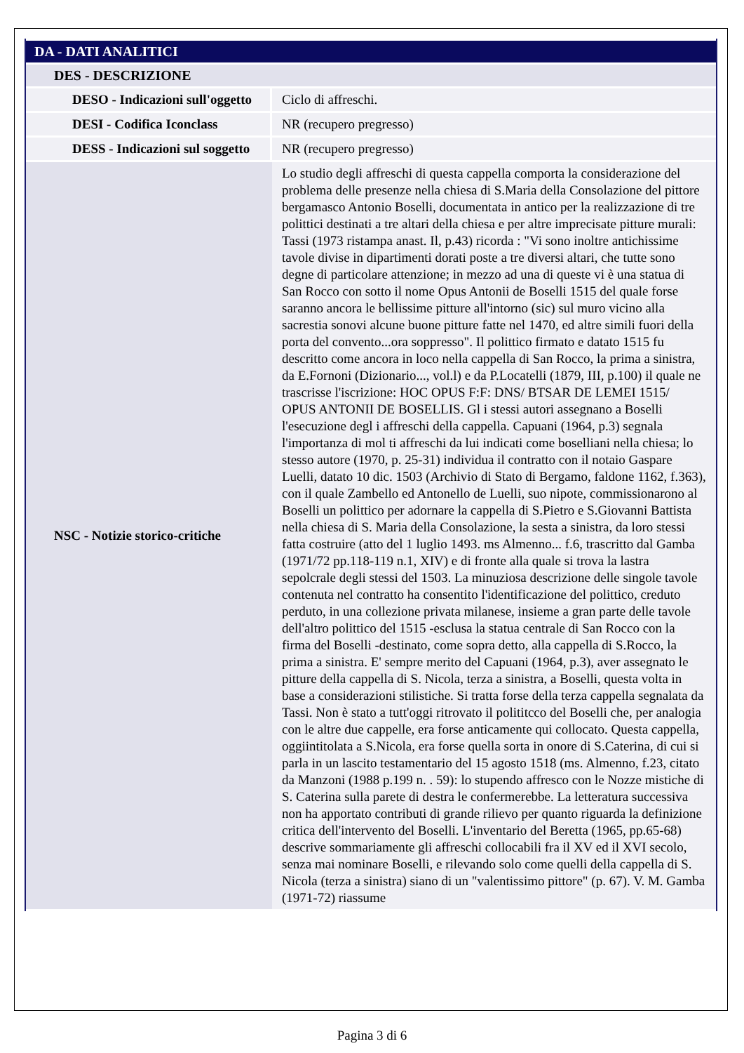| DA - DATI ANALITICI | |
| --- | --- |
| DES - DESCRIZIONE | |
| DESO - Indicazioni sull'oggetto | Ciclo di affreschi. |
| DESI - Codifica Iconclass | NR (recupero pregresso) |
| DESS - Indicazioni sul soggetto | NR (recupero pregresso) |
| NSC - Notizie storico-critiche | Lo studio degli affreschi di questa cappella comporta la considerazione del problema delle presenze nella chiesa di S.Maria della Consolazione del pittore bergamasco Antonio Boselli, documentata in antico per la realizzazione di tre polittici destinati a tre altari della chiesa e per altre imprecisate pitture murali: Tassi (1973 ristampa anast. Il, p.43) ricorda : "Vi sono inoltre antichissime tavole divise in dipartimenti dorati poste a tre diversi altari, che tutte sono degne di particolare attenzione; in mezzo ad una di queste vi è una statua di San Rocco con sotto il nome Opus Antonii de Boselli 1515 del quale forse saranno ancora le bellissime pitture all'intorno (sic) sul muro vicino alla sacrestia sonovi alcune buone pitture fatte nel 1470, ed altre simili fuori della porta del convento...ora soppresso". Il polittico firmato e datato 1515 fu descritto come ancora in loco nella cappella di San Rocco, la prima a sinistra, da E.Fornoni (Dizionario..., vol.l) e da P.Locatelli (1879, III, p.100) il quale ne trascrisse l'iscrizione: HOC OPUS F:F: DNS/ BTSAR DE LEMEI 1515/ OPUS ANTONII DE BOSELLIS. Gl i stessi autori assegnano a Boselli l'esecuzione degl i affreschi della cappella. Capuani (1964, p.3) segnala l'importanza di mol ti affreschi da lui indicati come boselliani nella chiesa; lo stesso autore (1970, p. 25-31) individua il contratto con il notaio Gaspare Luelli, datato 10 dic. 1503 (Archivio di Stato di Bergamo, faldone 1162, f.363), con il quale Zambello ed Antonello de Luelli, suo nipote, commissionarono al Boselli un polittico per adornare la cappella di S.Pietro e S.Giovanni Battista nella chiesa di S. Maria della Consolazione, la sesta a sinistra, da loro stessi fatta costruire (atto del 1 luglio 1493. ms Almenno... f.6, trascritto dal Gamba (1971/72 pp.118-119 n.1, XIV) e di fronte alla quale si trova la lastra sepolcrale degli stessi del 1503. La minuziosa descrizione delle singole tavole contenuta nel contratto ha consentito l'identificazione del polittico, creduto perduto, in una collezione privata milanese, insieme a gran parte delle tavole dell'altro polittico del 1515 -esclusa la statua centrale di San Rocco con la firma del Boselli -destinato, come sopra detto, alla cappella di S.Rocco, la prima a sinistra. E' sempre merito del Capuani (1964, p.3), aver assegnato le pitture della cappella di S. Nicola, terza a sinistra, a Boselli, questa volta in base a considerazioni stilistiche. Si tratta forse della terza cappella segnalata da Tassi. Non è stato a tutt'oggi ritrovato il polititcco del Boselli che, per analogia con le altre due cappelle, era forse anticamente qui collocato. Questa cappella, oggiintitolata a S.Nicola, era forse quella sorta in onore di S.Caterina, di cui si parla in un lascito testamentario del 15 agosto 1518 (ms. Almenno, f.23, citato da Manzoni (1988 p.199 n. . 59): lo stupendo affresco con le Nozze mistiche di S. Caterina sulla parete di destra le confermerebbe. La letteratura successiva non ha apportato contributi di grande rilievo per quanto riguarda la definizione critica dell'intervento del Boselli. L'inventario del Beretta (1965, pp.65-68) descrive sommariamente gli affreschi collocabili fra il XV ed il XVI secolo, senza mai nominare Boselli, e rilevando solo come quelli della cappella di S. Nicola (terza a sinistra) siano di un "valentissimo pittore" (p. 67). V. M. Gamba (1971-72) riassume |
Pagina 3 di 6